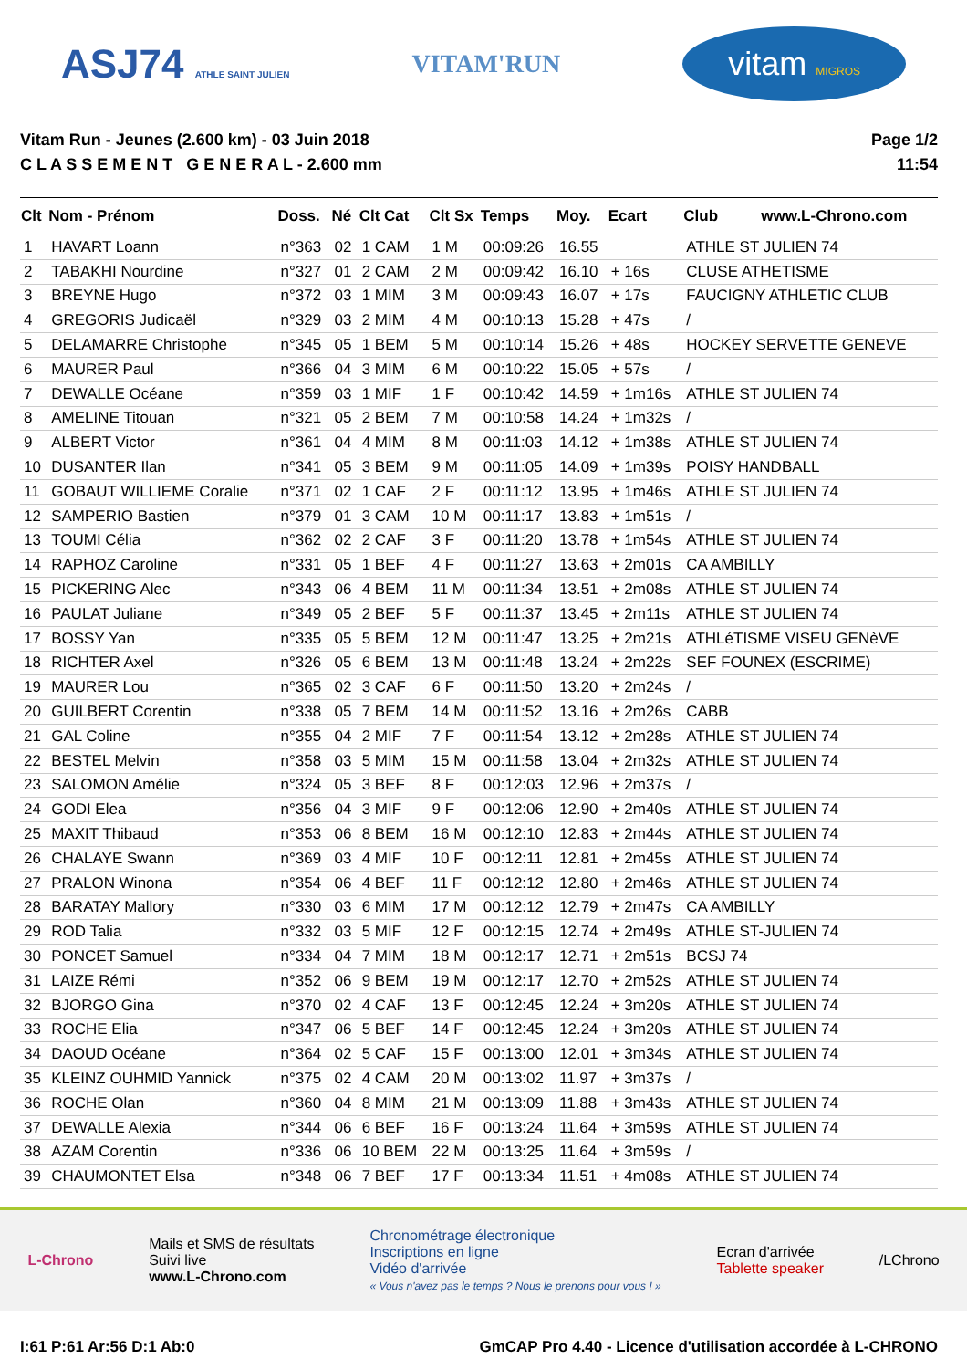ASJ74 ATHLE SAINT JULIEN
VITAM'RUN
vitam MIGROS
Vitam Run - Jeunes (2.600 km) - 03 Juin 2018
C L A S S E M E N T G E N E R A L - 2.600 mm
Page 1/2
11:54
| Clt | Nom - Prénom | Doss. | Né | Clt Cat | Clt Sx | Temps | Moy. | Ecart | Club www.L-Chrono.com |
| --- | --- | --- | --- | --- | --- | --- | --- | --- | --- |
| 1 | HAVART Loann | n°363 | 02 | 1 CAM | 1 M | 00:09:26 | 16.55 | | ATHLE ST JULIEN 74 |
| 2 | TABAKHI Nourdine | n°327 | 01 | 2 CAM | 2 M | 00:09:42 | 16.10 | + 16s | CLUSE ATHETISME |
| 3 | BREYNE Hugo | n°372 | 03 | 1 MIM | 3 M | 00:09:43 | 16.07 | + 17s | FAUCIGNY ATHLETIC CLUB |
| 4 | GREGORIS Judicaël | n°329 | 03 | 2 MIM | 4 M | 00:10:13 | 15.28 | + 47s | / |
| 5 | DELAMARRE Christophe | n°345 | 05 | 1 BEM | 5 M | 00:10:14 | 15.26 | + 48s | HOCKEY SERVETTE GENEVE |
| 6 | MAURER Paul | n°366 | 04 | 3 MIM | 6 M | 00:10:22 | 15.05 | + 57s | / |
| 7 | DEWALLE Océane | n°359 | 03 | 1 MIF | 1 F | 00:10:42 | 14.59 | + 1m16s | ATHLE ST JULIEN 74 |
| 8 | AMELINE Titouan | n°321 | 05 | 2 BEM | 7 M | 00:10:58 | 14.24 | + 1m32s | / |
| 9 | ALBERT Victor | n°361 | 04 | 4 MIM | 8 M | 00:11:03 | 14.12 | + 1m38s | ATHLE ST JULIEN 74 |
| 10 | DUSANTER Ilan | n°341 | 05 | 3 BEM | 9 M | 00:11:05 | 14.09 | + 1m39s | POISY HANDBALL |
| 11 | GOBAUT WILLIEME Coralie | n°371 | 02 | 1 CAF | 2 F | 00:11:12 | 13.95 | + 1m46s | ATHLE ST JULIEN 74 |
| 12 | SAMPERIO Bastien | n°379 | 01 | 3 CAM | 10 M | 00:11:17 | 13.83 | + 1m51s | / |
| 13 | TOUMI Célia | n°362 | 02 | 2 CAF | 3 F | 00:11:20 | 13.78 | + 1m54s | ATHLE ST JULIEN 74 |
| 14 | RAPHOZ Caroline | n°331 | 05 | 1 BEF | 4 F | 00:11:27 | 13.63 | + 2m01s | CA AMBILLY |
| 15 | PICKERING Alec | n°343 | 06 | 4 BEM | 11 M | 00:11:34 | 13.51 | + 2m08s | ATHLE ST JULIEN 74 |
| 16 | PAULAT Juliane | n°349 | 05 | 2 BEF | 5 F | 00:11:37 | 13.45 | + 2m11s | ATHLE ST JULIEN 74 |
| 17 | BOSSY Yan | n°335 | 05 | 5 BEM | 12 M | 00:11:47 | 13.25 | + 2m21s | ATHLéTISME VISEU GENèVE |
| 18 | RICHTER Axel | n°326 | 05 | 6 BEM | 13 M | 00:11:48 | 13.24 | + 2m22s | SEF FOUNEX (ESCRIME) |
| 19 | MAURER Lou | n°365 | 02 | 3 CAF | 6 F | 00:11:50 | 13.20 | + 2m24s | / |
| 20 | GUILBERT Corentin | n°338 | 05 | 7 BEM | 14 M | 00:11:52 | 13.16 | + 2m26s | CABB |
| 21 | GAL Coline | n°355 | 04 | 2 MIF | 7 F | 00:11:54 | 13.12 | + 2m28s | ATHLE ST JULIEN 74 |
| 22 | BESTEL Melvin | n°358 | 03 | 5 MIM | 15 M | 00:11:58 | 13.04 | + 2m32s | ATHLE ST JULIEN 74 |
| 23 | SALOMON Amélie | n°324 | 05 | 3 BEF | 8 F | 00:12:03 | 12.96 | + 2m37s | / |
| 24 | GODI Elea | n°356 | 04 | 3 MIF | 9 F | 00:12:06 | 12.90 | + 2m40s | ATHLE ST JULIEN 74 |
| 25 | MAXIT Thibaud | n°353 | 06 | 8 BEM | 16 M | 00:12:10 | 12.83 | + 2m44s | ATHLE ST JULIEN 74 |
| 26 | CHALAYE Swann | n°369 | 03 | 4 MIF | 10 F | 00:12:11 | 12.81 | + 2m45s | ATHLE ST JULIEN 74 |
| 27 | PRALON Winona | n°354 | 06 | 4 BEF | 11 F | 00:12:12 | 12.80 | + 2m46s | ATHLE ST JULIEN 74 |
| 28 | BARATAY Mallory | n°330 | 03 | 6 MIM | 17 M | 00:12:12 | 12.79 | + 2m47s | CA AMBILLY |
| 29 | ROD Talia | n°332 | 03 | 5 MIF | 12 F | 00:12:15 | 12.74 | + 2m49s | ATHLE ST-JULIEN 74 |
| 30 | PONCET Samuel | n°334 | 04 | 7 MIM | 18 M | 00:12:17 | 12.71 | + 2m51s | BCSJ 74 |
| 31 | LAIZE Rémi | n°352 | 06 | 9 BEM | 19 M | 00:12:17 | 12.70 | + 2m52s | ATHLE ST JULIEN 74 |
| 32 | BJORGO Gina | n°370 | 02 | 4 CAF | 13 F | 00:12:45 | 12.24 | + 3m20s | ATHLE ST JULIEN 74 |
| 33 | ROCHE Elia | n°347 | 06 | 5 BEF | 14 F | 00:12:45 | 12.24 | + 3m20s | ATHLE ST JULIEN 74 |
| 34 | DAOUD Océane | n°364 | 02 | 5 CAF | 15 F | 00:13:00 | 12.01 | + 3m34s | ATHLE ST JULIEN 74 |
| 35 | KLEINZ OUHMID Yannick | n°375 | 02 | 4 CAM | 20 M | 00:13:02 | 11.97 | + 3m37s | / |
| 36 | ROCHE Olan | n°360 | 04 | 8 MIM | 21 M | 00:13:09 | 11.88 | + 3m43s | ATHLE ST JULIEN 74 |
| 37 | DEWALLE Alexia | n°344 | 06 | 6 BEF | 16 F | 00:13:24 | 11.64 | + 3m59s | ATHLE ST JULIEN 74 |
| 38 | AZAM Corentin | n°336 | 06 | 10 BEM | 22 M | 00:13:25 | 11.64 | + 3m59s | / |
| 39 | CHAUMONTET Elsa | n°348 | 06 | 7 BEF | 17 F | 00:13:34 | 11.51 | + 4m08s | ATHLE ST JULIEN 74 |
L-Chrono
Mails et SMS de résultats
Suivi live
www.L-Chrono.com
Chronométrage électronique
Inscriptions en ligne
Vidéo d'arrivée
« Vous n'avez pas le temps ? Nous le prenons pour vous ! »
Ecran d'arrivée
Tablette speaker
/LChrono
I:61 P:61 Ar:56 D:1 Ab:0 GmCAP Pro 4.40 - Licence d'utilisation accordée à L-CHRONO